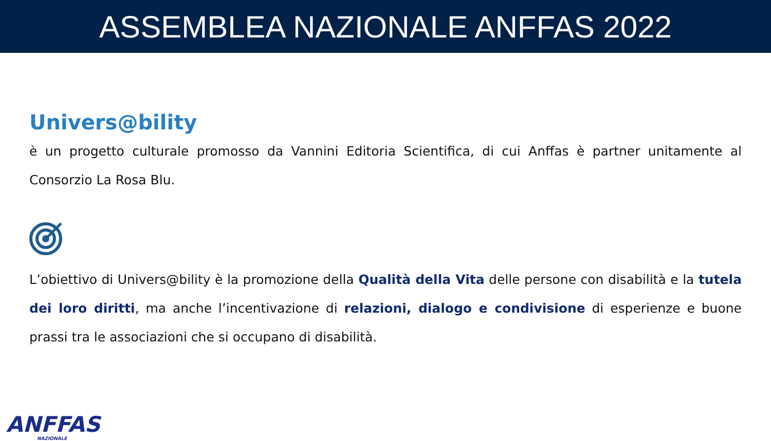ASSEMBLEA NAZIONALE ANFFAS 2022
Univers@bility
è un progetto culturale promosso da Vannini Editoria Scientifica, di cui Anffas è partner unitamente al Consorzio La Rosa Blu.
L’obiettivo di Univers@bility è la promozione della Qualità della Vita delle persone con disabilità e la tutela dei loro diritti, ma anche l’incentivazione di relazioni, dialogo e condivisione di esperienze e buone prassi tra le associazioni che si occupano di disabilità.
ANFFAS
NAZIONALE